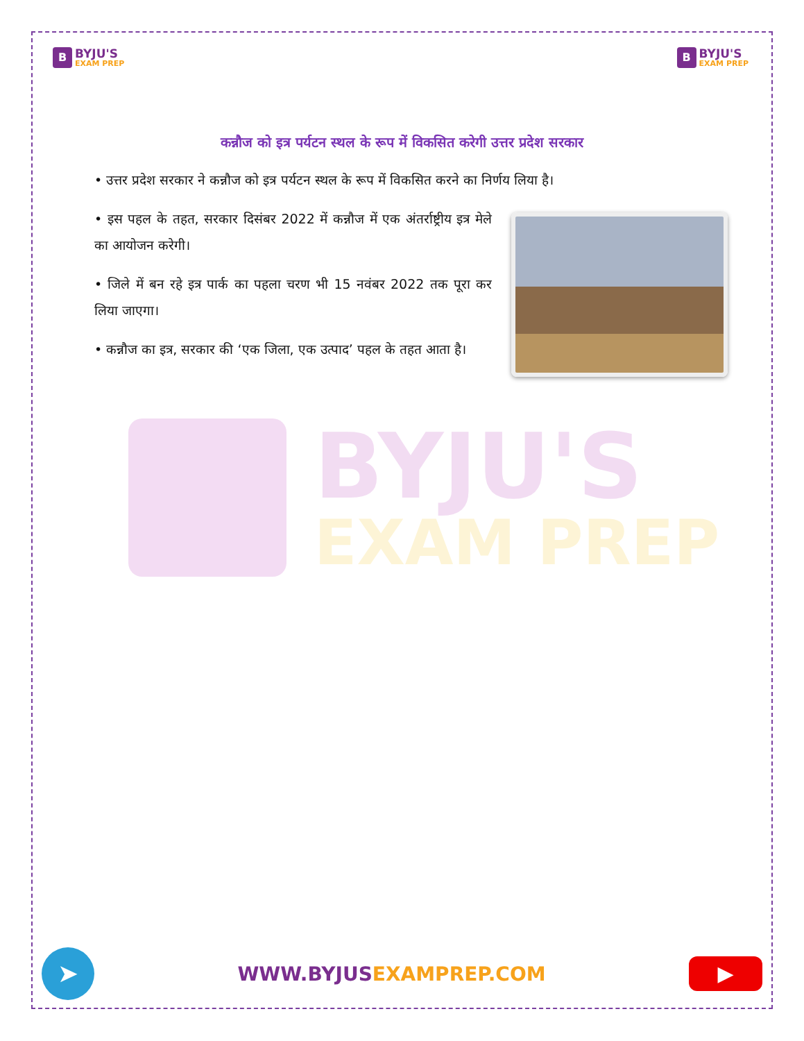B
BYJU'S
EXAM PREP
B
BYJU'S
EXAM PREP
कन्नौज को इत्र पर्यटन स्थल के रूप में विकसित करेगी उत्तर प्रदेश सरकार
• उत्तर प्रदेश सरकार ने कन्नौज को इत्र पर्यटन स्थल के रूप में विकसित करने का निर्णय लिया है।
• इस पहल के तहत, सरकार दिसंबर 2022 में कन्नौज में एक अंतर्राष्ट्रीय इत्र मेले का आयोजन करेगी।
• जिले में बन रहे इत्र पार्क का पहला चरण भी 15 नवंबर 2022 तक पूरा कर लिया जाएगा।
• कन्नौज का इत्र, सरकार की ‘एक जिला, एक उत्पाद’ पहल के तहत आता है।
BYJU'S
EXAM PREP
➤
WWW.BYJUSEXAMPREP.COM
▶